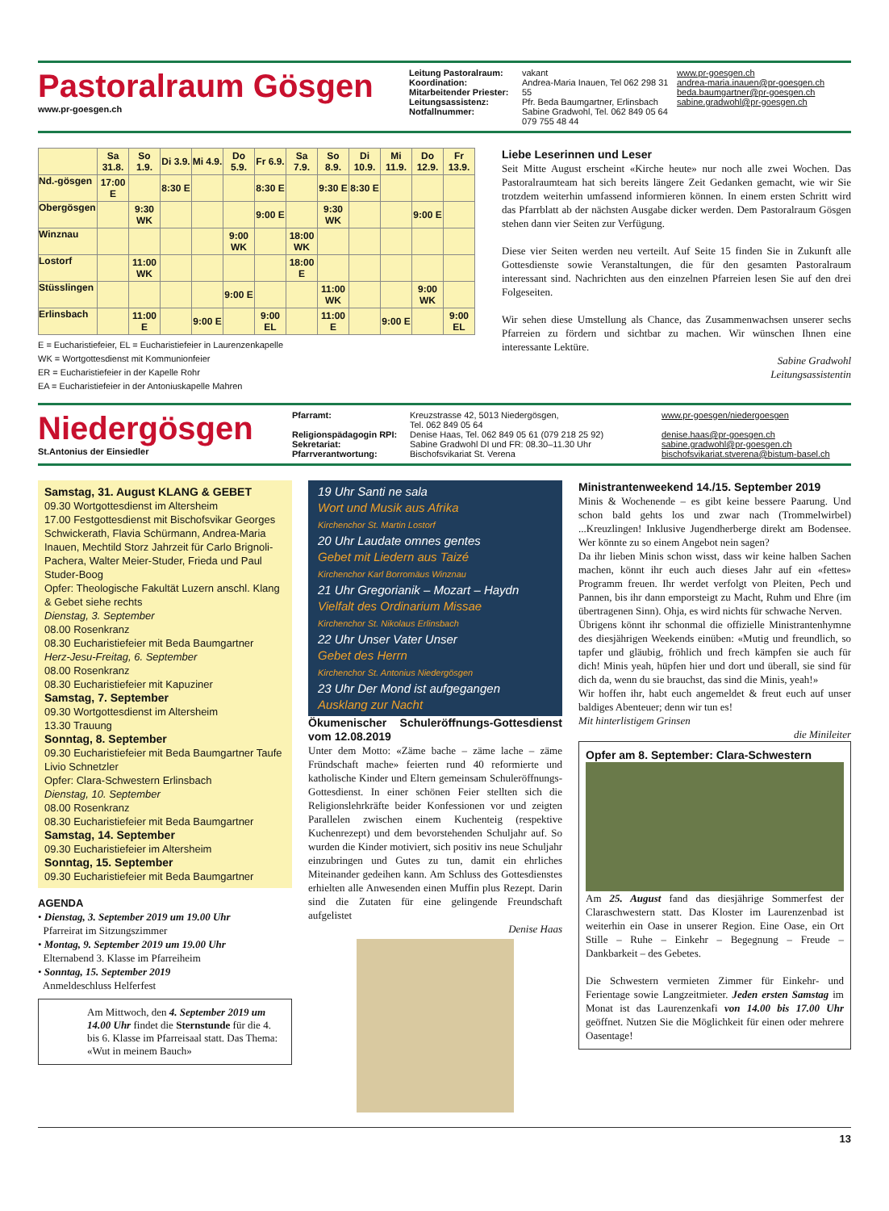Pastoralraum Gösgen
www.pr-goesgen.ch
Leitung Pastoralraum:
Koordination:
Mitarbeitender Priester:
Leitungsassistenz:
Notfallnummer:
vakant
Andrea-Maria Inauen, Tel 062 298 31 55
Pfr. Beda Baumgartner, Erlinsbach
Sabine Gradwohl, Tel. 062 849 05 64
079 755 48 44
www.pr-goesgen.ch
andrea-maria.inauen@pr-goesgen.ch
beda.baumgartner@pr-goesgen.ch
sabine.gradwohl@pr-goesgen.ch
| | Sa 31.8. | So 1.9. | Di 3.9. | Mi 4.9. | Do 5.9. | Fr 6.9. | Sa 7.9. | So 8.9. | Di 10.9. | Mi 11.9. | Do 12.9. | Fr 13.9. |
| Nd.-gösgen | 17:00 E | | 8:30 E | | | 8:30 E | | 9:30 E | 8:30 E | | | |
| Obergösgen | | 9:30 WK | | | | 9:00 E | | 9:30 WK | | | 9:00 E | |
| Winznau | | | | | 9:00 WK | | 18:00 WK | | | | | |
| Lostorf | | 11:00 WK | | | | | 18:00 E | | | | | |
| Stüsslingen | | | | | 9:00 E | | | 11:00 WK | | | 9:00 WK | |
| Erlinsbach | | 11:00 E | | 9:00 E | | 9:00 EL | | 11:00 E | | 9:00 E | | 9:00 EL |
E = Eucharistiefeier, EL = Eucharistiefeier in Laurenzenkapelle
WK = Wortgottesdienst mit Kommunionfeier
ER = Eucharistiefeier in der Kapelle Rohr
EA = Eucharistiefeier in der Antoniuskapelle Mahren
Liebe Leserinnen und Leser
Seit Mitte August erscheint «Kirche heute» nur noch alle zwei Wochen. Das Pastoralraumteam hat sich bereits längere Zeit Gedanken gemacht, wie wir Sie trotzdem weiterhin umfassend informieren können. In einem ersten Schritt wird das Pfarrblatt ab der nächsten Ausgabe dicker werden. Dem Pastoralraum Gösgen stehen dann vier Seiten zur Verfügung.
Diese vier Seiten werden neu verteilt. Auf Seite 15 finden Sie in Zukunft alle Gottesdienste sowie Veranstaltungen, die für den gesamten Pastoralraum interessant sind. Nachrichten aus den einzelnen Pfarreien lesen Sie auf den drei Folgeseiten.
Wir sehen diese Umstellung als Chance, das Zusammenwachsen unserer sechs Pfarreien zu fördern und sichtbar zu machen. Wir wünschen Ihnen eine interessante Lektüre.
Sabine Gradwohl
Leitungsassistentin
Niedergösgen
St.Antonius der Einsiedler
Pfarramt:
Religionspädagogin RPI:
Sekretariat:
Pfarrverantwortung:
Kreuzstrasse 42, 5013 Niedergösgen,
Tel. 062 849 05 64
Denise Haas, Tel. 062 849 05 61 (079 218 25 92)
Sabine Gradwohl DI und FR: 08.30–11.30 Uhr
Bischofsvikariat St. Verena
www.pr-goesgen/niedergoesgen
denise.haas@pr-goesgen.ch
sabine.gradwohl@pr-goesgen.ch
bischofsvikariat.stverena@bistum-basel.ch
Samstag, 31. August KLANG & GEBET
09.30 Wortgottesdienst im Altersheim
17.00 Festgottesdienst mit Bischofsvikar Georges Schwickerath, Flavia Schürmann, Andrea-Maria Inauen, Mechtild Storz Jahrzeit für Carlo Brignoli-Pachera, Walter Meier-Studer, Frieda und Paul Studer-Boog
Opfer: Theologische Fakultät Luzern anschl. Klang & Gebet siehe rechts
Dienstag, 3. September
08.00 Rosenkranz
08.30 Eucharistiefeier mit Beda Baumgartner
Herz-Jesu-Freitag, 6. September
08.00 Rosenkranz
08.30 Eucharistiefeier mit Kapuziner
Samstag, 7. September
09.30 Wortgottesdienst im Altersheim
13.30 Trauung
Sonntag, 8. September
09.30 Eucharistiefeier mit Beda Baumgartner Taufe Livio Schnetzler
Opfer: Clara-Schwestern Erlinsbach
Dienstag, 10. September
08.00 Rosenkranz
08.30 Eucharistiefeier mit Beda Baumgartner
Samstag, 14. September
09.30 Eucharistiefeier im Altersheim
Sonntag, 15. September
09.30 Eucharistiefeier mit Beda Baumgartner
AGENDA
• Dienstag, 3. September 2019 um 19.00 Uhr
Pfarreirat im Sitzungszimmer
• Montag, 9. September 2019 um 19.00 Uhr
Elternabend 3. Klasse im Pfarreiheim
• Sonntag, 15. September 2019
Anmeldeschluss Helferfest
Am Mittwoch, den 4. September 2019 um 14.00 Uhr findet die Sternstunde für die 4. bis 6. Klasse im Pfarreisaal statt. Das Thema: «Wut in meinem Bauch»
19 Uhr Santi ne sala
Wort und Musik aus Afrika
Kirchenchor St. Martin Lostorf
20 Uhr Laudate omnes gentes
Gebet mit Liedern aus Taizé
Kirchenchor Karl Borromäus Winznau
21 Uhr Gregorianik – Mozart – Haydn
Vielfalt des Ordinarium Missae
Kirchenchor St. Nikolaus Erlinsbach
22 Uhr Unser Vater Unser
Gebet des Herrn
Kirchenchor St. Antonius Niedergösgen
23 Uhr Der Mond ist aufgegangen
Ausklang zur Nacht
Ökumenischer Schuleröffnungs-Gottesdienst vom 12.08.2019
Unter dem Motto: «Zäme bache – zäme lache – zäme Fründschaft mache» feierten rund 40 reformierte und katholische Kinder und Eltern gemeinsam Schuleröffnungs-Gottesdienst. In einer schönen Feier stellten sich die Religionslehrkräfte beider Konfessionen vor und zeigten Parallelen zwischen einem Kuchenteig (respektive Kuchenrezept) und dem bevorstehenden Schuljahr auf. So wurden die Kinder motiviert, sich positiv ins neue Schuljahr einzubringen und Gutes zu tun, damit ein ehrliches Miteinander gedeihen kann. Am Schluss des Gottesdienstes erhielten alle Anwesenden einen Muffin plus Rezept. Darin sind die Zutaten für eine gelingende Freundschaft aufgelistet
Denise Haas
Ministrantenweekend 14./15. September 2019
Minis & Wochenende – es gibt keine bessere Paarung. Und schon bald gehts los und zwar nach (Trommelwirbel) ...Kreuzlingen! Inklusive Jugendherberge direkt am Bodensee. Wer könnte zu so einem Angebot nein sagen?
Da ihr lieben Minis schon wisst, dass wir keine halben Sachen machen, könnt ihr euch auch dieses Jahr auf ein «fettes» Programm freuen. Ihr werdet verfolgt von Pleiten, Pech und Pannen, bis ihr dann emporsteigt zu Macht, Ruhm und Ehre (im übertragenen Sinn). Ohja, es wird nichts für schwache Nerven.
Übrigens könnt ihr schonmal die offizielle Ministrantenhymne des diesjährigen Weekends einüben: «Mutig und freundlich, so tapfer und gläubig, fröhlich und frech kämpfen sie auch für dich! Minis yeah, hüpfen hier und dort und überall, sie sind für dich da, wenn du sie brauchst, das sind die Minis, yeah!»
Wir hoffen ihr, habt euch angemeldet & freut euch auf unser baldiges Abenteuer; denn wir tun es!
Mit hinterlistigem Grinsen
die Minileiter
Opfer am 8. September: Clara-Schwestern
Am 25. August fand das diesjährige Sommerfest der Claraschwestern statt. Das Kloster im Laurenzenbad ist weiterhin ein Oase in unserer Region. Eine Oase, ein Ort Stille – Ruhe – Einkehr – Begegnung – Freude – Dankbarkeit – des Gebetes.
Die Schwestern vermieten Zimmer für Einkehr- und Ferientage sowie Langzeitmieter. Jeden ersten Samstag im Monat ist das Laurenzenkafi von 14.00 bis 17.00 Uhr geöffnet. Nutzen Sie die Möglichkeit für einen oder mehrere Oasentage!
13